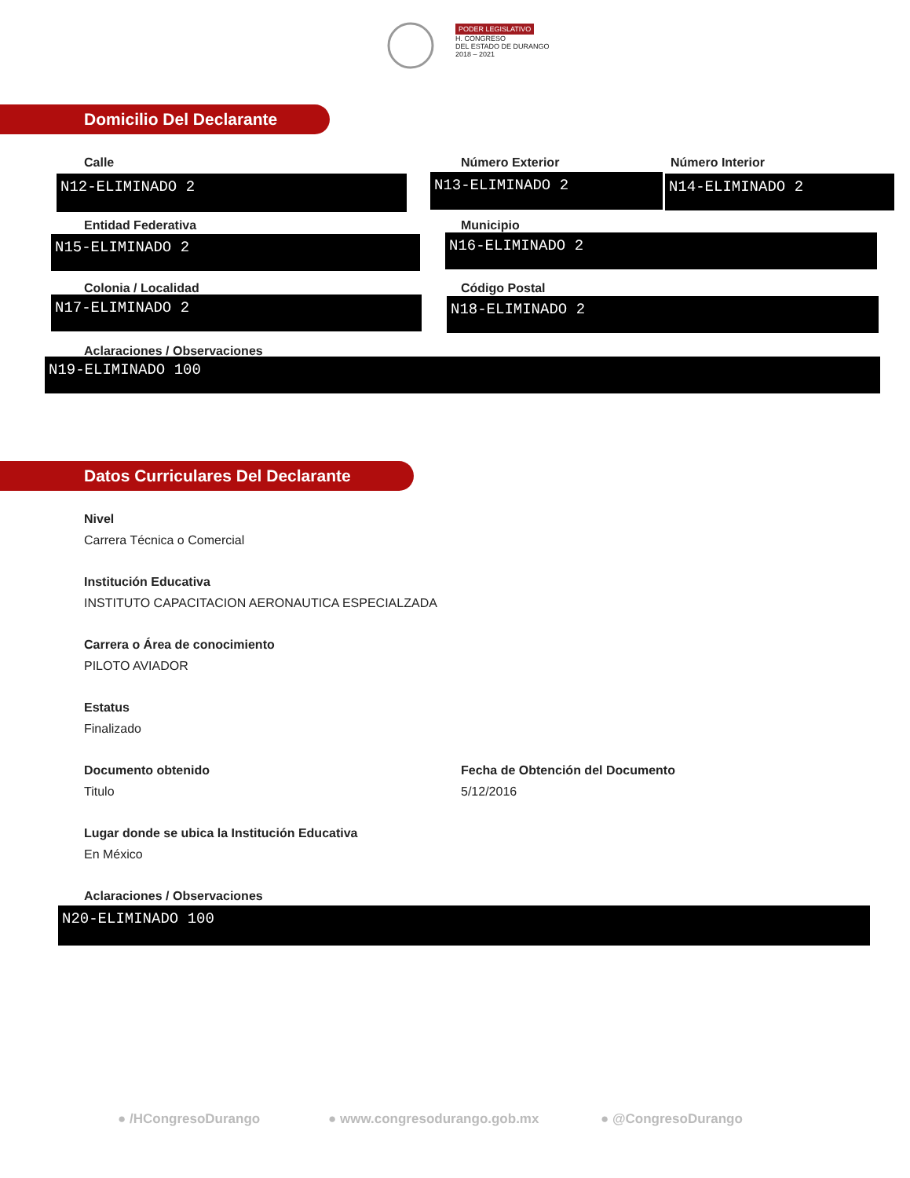PODER LEGISLATIVO
H. CONGRESO
DEL ESTADO DE DURANGO
2018 – 2021
Domicilio Del Declarante
Calle Número Exterior Número Interior
N12-ELIMINADO 2 N13-ELIMINADO 2 N14-ELIMINADO 2
Entidad Federativa Municipio
N15-ELIMINADO 2 N16-ELIMINADO 2
Colonia / Localidad Código Postal
N17-ELIMINADO 2 N18-ELIMINADO 2
Aclaraciones / Observaciones
N19-ELIMINADO 100
Datos Curriculares Del Declarante
Nivel
Carrera Técnica o Comercial
Institución Educativa
INSTITUTO CAPACITACION AERONAUTICA ESPECIALZADA
Carrera o Área de conocimiento
PILOTO AVIADOR
Estatus
Finalizado
Documento obtenido
Fecha de Obtención del Documento
Titulo 5/12/2016
Lugar donde se ubica la Institución Educativa
En México
Aclaraciones / Observaciones
N20-ELIMINADO 100
● /HCongresoDurango ● www.congresodurango.gob.mx ● @CongresoDurango